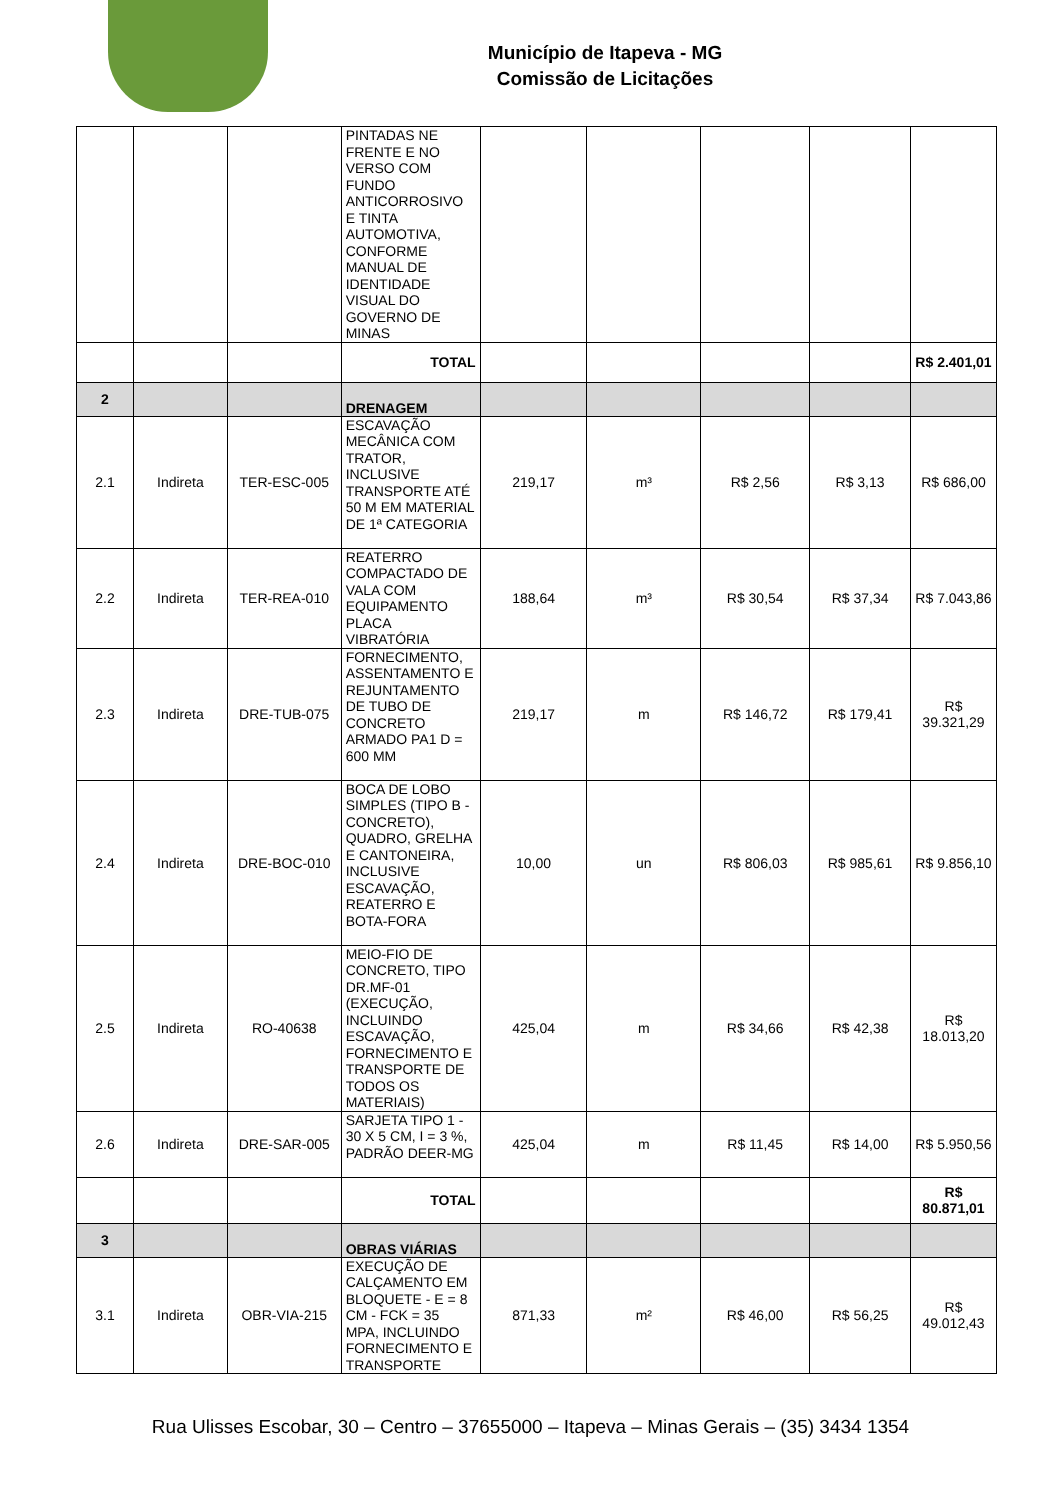Município de Itapeva - MG
Comissão de Licitações
| | | | PINTADAS NE FRENTE E NO VERSO COM FUNDO ANTICORROSIVO E TINTA AUTOMOTIVA, CONFORME MANUAL DE IDENTIDADE VISUAL DO GOVERNO DE MINAS | | | | | |
| | | | TOTAL | | | | | R$ 2.401,01 |
| 2 | | | DRENAGEM | | | | | |
| 2.1 | Indireta | TER-ESC-005 | ESCAVAÇÃO MECÂNICA COM TRATOR, INCLUSIVE TRANSPORTE ATÉ 50 M EM MATERIAL DE 1ª CATEGORIA | 219,17 | m³ | R$ 2,56 | R$ 3,13 | R$ 686,00 |
| 2.2 | Indireta | TER-REA-010 | REATERRO COMPACTADO DE VALA COM EQUIPAMENTO PLACA VIBRATÓRIA | 188,64 | m³ | R$ 30,54 | R$ 37,34 | R$ 7.043,86 |
| 2.3 | Indireta | DRE-TUB-075 | FORNECIMENTO, ASSENTAMENTO E REJUNTAMENTO DE TUBO DE CONCRETO ARMADO PA1 D = 600 MM | 219,17 | m | R$ 146,72 | R$ 179,41 | R$ 39.321,29 |
| 2.4 | Indireta | DRE-BOC-010 | BOCA DE LOBO SIMPLES (TIPO B - CONCRETO), QUADRO, GRELHA E CANTONEIRA, INCLUSIVE ESCAVAÇÃO, REATERRO E BOTA-FORA | 10,00 | un | R$ 806,03 | R$ 985,61 | R$ 9.856,10 |
| 2.5 | Indireta | RO-40638 | MEIO-FIO DE CONCRETO, TIPO DR.MF-01 (EXECUÇÃO, INCLUINDO ESCAVAÇÃO, FORNECIMENTO E TRANSPORTE DE TODOS OS MATERIAIS) | 425,04 | m | R$ 34,66 | R$ 42,38 | R$ 18.013,20 |
| 2.6 | Indireta | DRE-SAR-005 | SARJETA TIPO 1 - 30 X 5 CM, I = 3 %, PADRÃO DEER-MG | 425,04 | m | R$ 11,45 | R$ 14,00 | R$ 5.950,56 |
| | | | TOTAL | | | | | R$ 80.871,01 |
| 3 | | | OBRAS VIÁRIAS | | | | | |
| 3.1 | Indireta | OBR-VIA-215 | EXECUÇÃO DE CALÇAMENTO EM BLOQUETE - E = 8 CM - FCK = 35 MPA, INCLUINDO FORNECIMENTO E TRANSPORTE | 871,33 | m² | R$ 46,00 | R$ 56,25 | R$ 49.012,43 |
Rua Ulisses Escobar, 30 – Centro – 37655000 – Itapeva – Minas Gerais – (35) 3434 1354